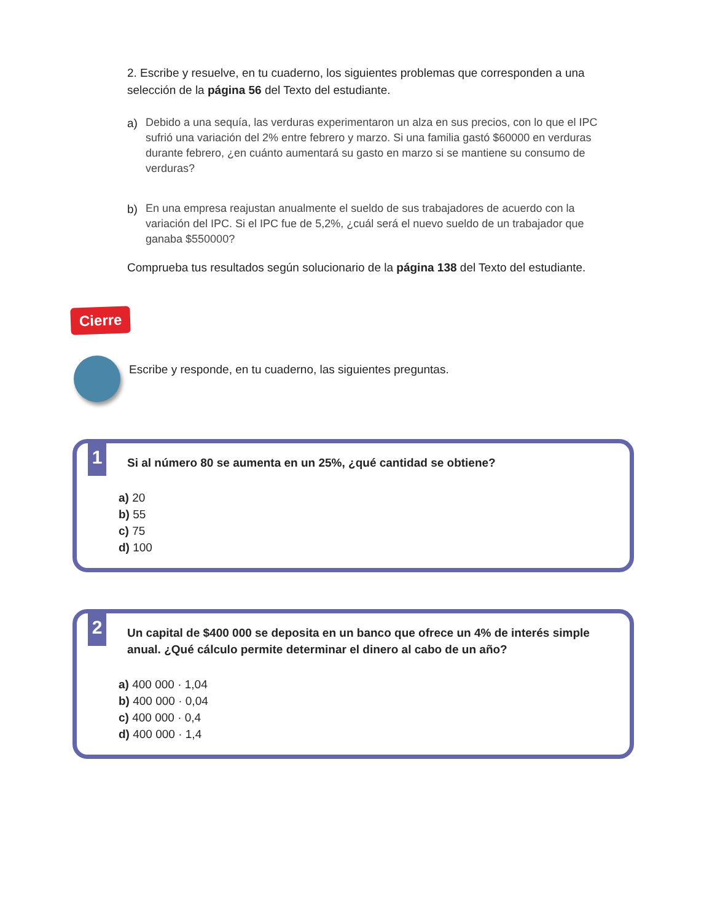2. Escribe y resuelve, en tu cuaderno, los siguientes problemas que corresponden a una selección de la página 56 del Texto del estudiante.
a) Debido a una sequía, las verduras experimentaron un alza en sus precios, con lo que el IPC sufrió una variación del 2% entre febrero y marzo. Si una familia gastó $60000 en verduras durante febrero, ¿en cuánto aumentará su gasto en marzo si se mantiene su consumo de verduras?
b) En una empresa reajustan anualmente el sueldo de sus trabajadores de acuerdo con la variación del IPC. Si el IPC fue de 5,2%, ¿cuál será el nuevo sueldo de un trabajador que ganaba $550000?
Comprueba tus resultados según solucionario de la página 138 del Texto del estudiante.
Cierre
Escribe y responde, en tu cuaderno, las siguientes preguntas.
1
Si al número 80 se aumenta en un 25%, ¿qué cantidad se obtiene?
a) 20
b) 55
c) 75
d) 100
2
Un capital de $400 000 se deposita en un banco que ofrece un 4% de interés simple anual. ¿Qué cálculo permite determinar el dinero al cabo de un año?
a) 400 000 · 1,04
b) 400 000 · 0,04
c) 400 000 · 0,4
d) 400 000 · 1,4